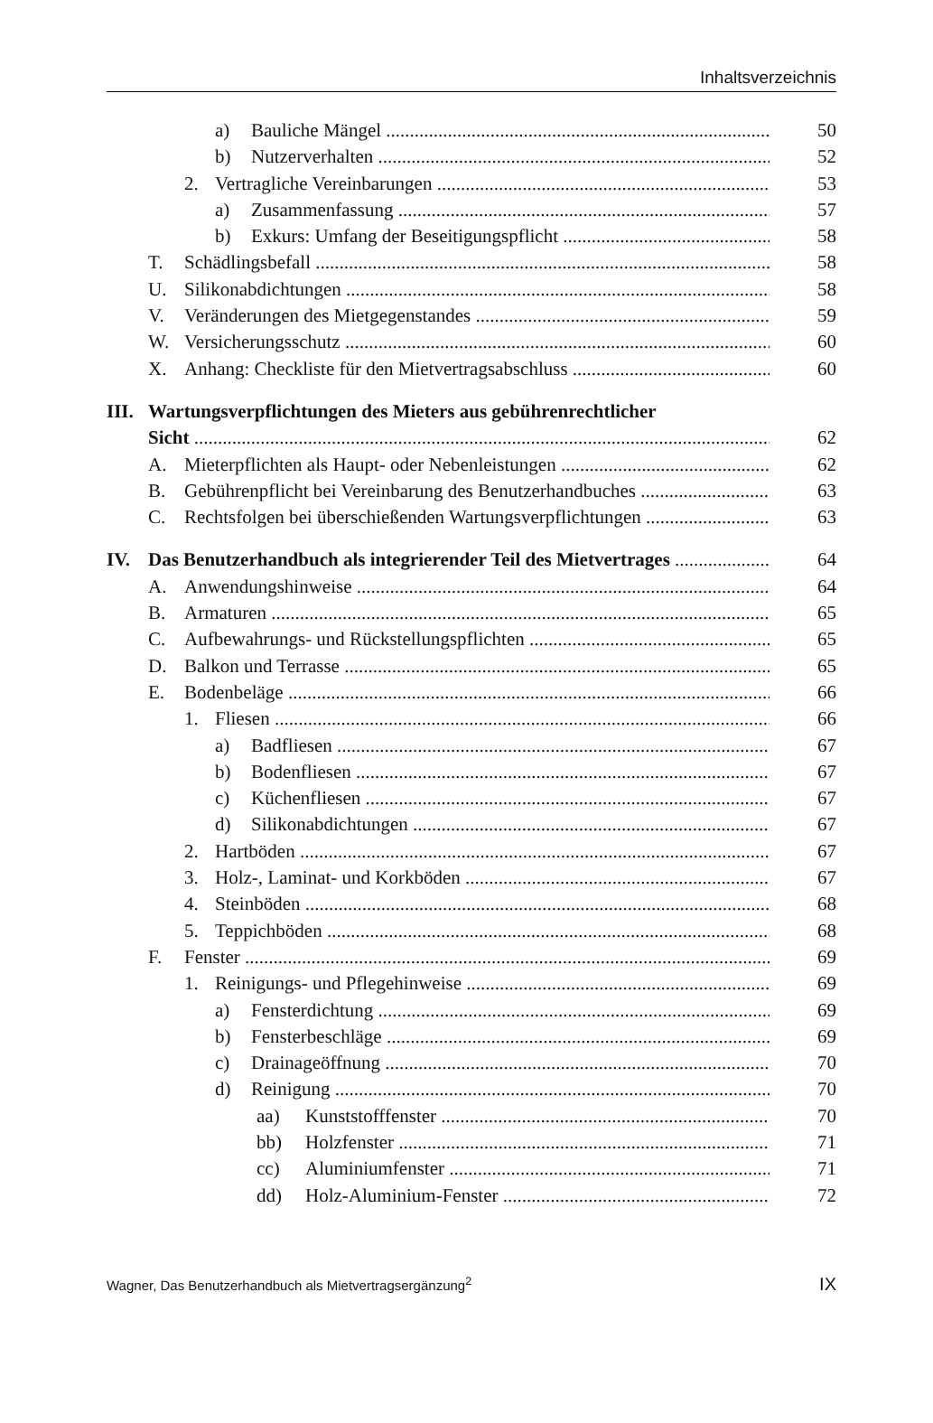Inhaltsverzeichnis
a) Bauliche Mängel 50
b) Nutzerverhalten 52
2. Vertragliche Vereinbarungen 53
a) Zusammenfassung 57
b) Exkurs: Umfang der Beseitigungspflicht 58
T. Schädlingsbefall 58
U. Silikonabdichtungen 58
V. Veränderungen des Mietgegenstandes 59
W. Versicherungsschutz 60
X. Anhang: Checkliste für den Mietvertragsabschluss 60
III. Wartungsverpflichtungen des Mieters aus gebührenrechtlicher
Sicht 62
A. Mieterpflichten als Haupt- oder Nebenleistungen 62
B. Gebührenpflicht bei Vereinbarung des Benutzerhandbuches 63
C. Rechtsfolgen bei überschießenden Wartungsverpflichtungen 63
IV. Das Benutzerhandbuch als integrierender Teil des Mietvertrages 64
A. Anwendungshinweise 64
B. Armaturen 65
C. Aufbewahrungs- und Rückstellungspflichten 65
D. Balkon und Terrasse 65
E. Bodenbeläge 66
1. Fliesen 66
a) Badfliesen 67
b) Bodenfliesen 67
c) Küchenfliesen 67
d) Silikonabdichtungen 67
2. Hartböden 67
3. Holz-, Laminat- und Korkböden 67
4. Steinböden 68
5. Teppichböden 68
F. Fenster 69
1. Reinigungs- und Pflegehinweise 69
a) Fensterdichtung 69
b) Fensterbeschläge 69
c) Drainageöffnung 70
d) Reinigung 70
aa) Kunststofffenster 70
bb) Holzfenster 71
cc) Aluminiumfenster 71
dd) Holz-Aluminium-Fenster 72
Wagner, Das Benutzerhandbuch als Mietvertragsergänzung<sup>2</sup> IX